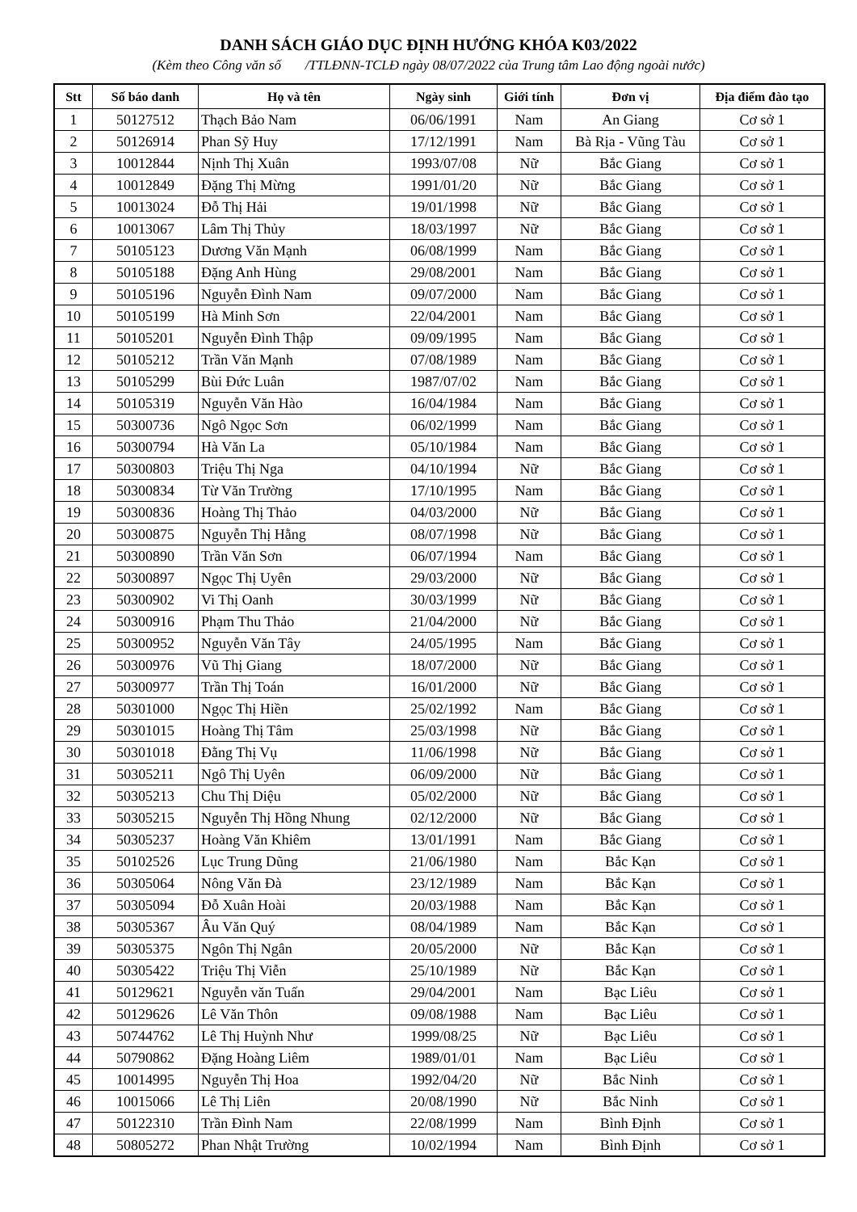DANH SÁCH GIÁO DỤC ĐỊNH HƯỚNG KHÓA K03/2022
(Kèm theo Công văn số /TTLĐNN-TCLĐ ngày 08/07/2022 của Trung tâm Lao động ngoài nước)
| Stt | Số báo danh | Họ và tên | Ngày sinh | Giới tính | Đơn vị | Địa điểm đào tạo |
| --- | --- | --- | --- | --- | --- | --- |
| 1 | 50127512 | Thạch Bảo Nam | 06/06/1991 | Nam | An Giang | Cơ sở 1 |
| 2 | 50126914 | Phan Sỹ Huy | 17/12/1991 | Nam | Bà Rịa - Vũng Tàu | Cơ sở 1 |
| 3 | 10012844 | Nịnh Thị Xuân | 1993/07/08 | Nữ | Bắc Giang | Cơ sở 1 |
| 4 | 10012849 | Đặng Thị Mừng | 1991/01/20 | Nữ | Bắc Giang | Cơ sở 1 |
| 5 | 10013024 | Đỗ Thị Hải | 19/01/1998 | Nữ | Bắc Giang | Cơ sở 1 |
| 6 | 10013067 | Lâm Thị Thủy | 18/03/1997 | Nữ | Bắc Giang | Cơ sở 1 |
| 7 | 50105123 | Dương Văn Mạnh | 06/08/1999 | Nam | Bắc Giang | Cơ sở 1 |
| 8 | 50105188 | Đặng Anh Hùng | 29/08/2001 | Nam | Bắc Giang | Cơ sở 1 |
| 9 | 50105196 | Nguyễn Đình Nam | 09/07/2000 | Nam | Bắc Giang | Cơ sở 1 |
| 10 | 50105199 | Hà Minh Sơn | 22/04/2001 | Nam | Bắc Giang | Cơ sở 1 |
| 11 | 50105201 | Nguyễn Đình Thập | 09/09/1995 | Nam | Bắc Giang | Cơ sở 1 |
| 12 | 50105212 | Trần Văn Mạnh | 07/08/1989 | Nam | Bắc Giang | Cơ sở 1 |
| 13 | 50105299 | Bùi Đức Luân | 1987/07/02 | Nam | Bắc Giang | Cơ sở 1 |
| 14 | 50105319 | Nguyễn Văn Hào | 16/04/1984 | Nam | Bắc Giang | Cơ sở 1 |
| 15 | 50300736 | Ngô Ngọc Sơn | 06/02/1999 | Nam | Bắc Giang | Cơ sở 1 |
| 16 | 50300794 | Hà Văn La | 05/10/1984 | Nam | Bắc Giang | Cơ sở 1 |
| 17 | 50300803 | Triệu Thị Nga | 04/10/1994 | Nữ | Bắc Giang | Cơ sở 1 |
| 18 | 50300834 | Từ Văn Trường | 17/10/1995 | Nam | Bắc Giang | Cơ sở 1 |
| 19 | 50300836 | Hoàng Thị Thảo | 04/03/2000 | Nữ | Bắc Giang | Cơ sở 1 |
| 20 | 50300875 | Nguyễn Thị Hằng | 08/07/1998 | Nữ | Bắc Giang | Cơ sở 1 |
| 21 | 50300890 | Trần Văn Sơn | 06/07/1994 | Nam | Bắc Giang | Cơ sở 1 |
| 22 | 50300897 | Ngọc Thị Uyên | 29/03/2000 | Nữ | Bắc Giang | Cơ sở 1 |
| 23 | 50300902 | Vi Thị Oanh | 30/03/1999 | Nữ | Bắc Giang | Cơ sở 1 |
| 24 | 50300916 | Phạm Thu Thảo | 21/04/2000 | Nữ | Bắc Giang | Cơ sở 1 |
| 25 | 50300952 | Nguyễn Văn Tây | 24/05/1995 | Nam | Bắc Giang | Cơ sở 1 |
| 26 | 50300976 | Vũ Thị Giang | 18/07/2000 | Nữ | Bắc Giang | Cơ sở 1 |
| 27 | 50300977 | Trần Thị Toán | 16/01/2000 | Nữ | Bắc Giang | Cơ sở 1 |
| 28 | 50301000 | Ngọc Thị Hiền | 25/02/1992 | Nam | Bắc Giang | Cơ sở 1 |
| 29 | 50301015 | Hoàng Thị Tâm | 25/03/1998 | Nữ | Bắc Giang | Cơ sở 1 |
| 30 | 50301018 | Đằng Thị Vụ | 11/06/1998 | Nữ | Bắc Giang | Cơ sở 1 |
| 31 | 50305211 | Ngô Thị Uyên | 06/09/2000 | Nữ | Bắc Giang | Cơ sở 1 |
| 32 | 50305213 | Chu Thị Diệu | 05/02/2000 | Nữ | Bắc Giang | Cơ sở 1 |
| 33 | 50305215 | Nguyễn Thị Hồng Nhung | 02/12/2000 | Nữ | Bắc Giang | Cơ sở 1 |
| 34 | 50305237 | Hoàng Văn Khiêm | 13/01/1991 | Nam | Bắc Giang | Cơ sở 1 |
| 35 | 50102526 | Lục Trung Dũng | 21/06/1980 | Nam | Bắc Kạn | Cơ sở 1 |
| 36 | 50305064 | Nông Văn Đà | 23/12/1989 | Nam | Bắc Kạn | Cơ sở 1 |
| 37 | 50305094 | Đỗ Xuân Hoài | 20/03/1988 | Nam | Bắc Kạn | Cơ sở 1 |
| 38 | 50305367 | Âu Văn Quý | 08/04/1989 | Nam | Bắc Kạn | Cơ sở 1 |
| 39 | 50305375 | Ngôn Thị Ngân | 20/05/2000 | Nữ | Bắc Kạn | Cơ sở 1 |
| 40 | 50305422 | Triệu Thị Viễn | 25/10/1989 | Nữ | Bắc Kạn | Cơ sở 1 |
| 41 | 50129621 | Nguyễn văn Tuấn | 29/04/2001 | Nam | Bạc Liêu | Cơ sở 1 |
| 42 | 50129626 | Lê Văn Thôn | 09/08/1988 | Nam | Bạc Liêu | Cơ sở 1 |
| 43 | 50744762 | Lê Thị Huỳnh Như | 1999/08/25 | Nữ | Bạc Liêu | Cơ sở 1 |
| 44 | 50790862 | Đặng Hoàng Liêm | 1989/01/01 | Nam | Bạc Liêu | Cơ sở 1 |
| 45 | 10014995 | Nguyễn Thị Hoa | 1992/04/20 | Nữ | Bắc Ninh | Cơ sở 1 |
| 46 | 10015066 | Lê Thị Liên | 20/08/1990 | Nữ | Bắc Ninh | Cơ sở 1 |
| 47 | 50122310 | Trần Đình Nam | 22/08/1999 | Nam | Bình Định | Cơ sở 1 |
| 48 | 50805272 | Phan Nhật Trường | 10/02/1994 | Nam | Bình Định | Cơ sở 1 |